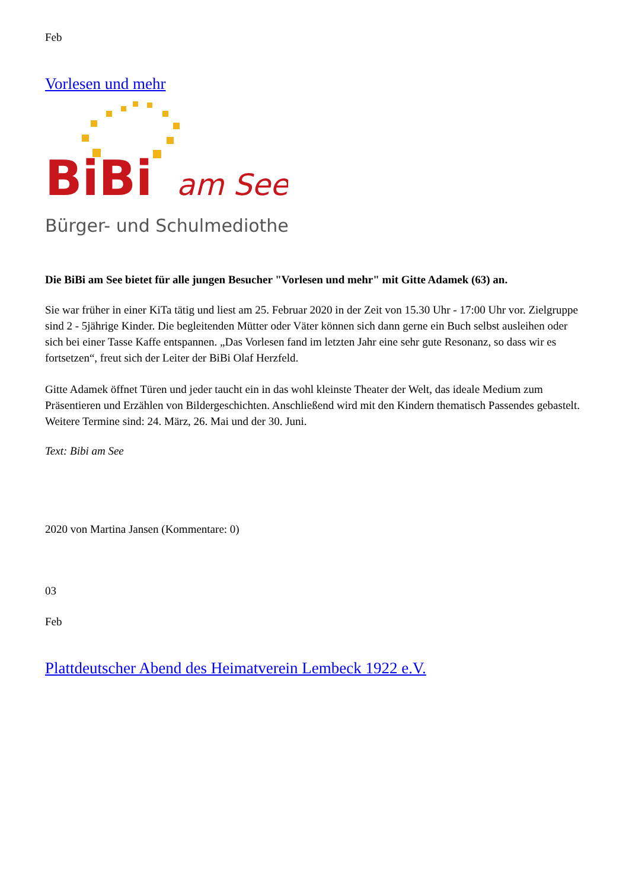Feb
Vorlesen und mehr
BiBi
am See
Bürger- und Schulmediothek
Die BiBi am See bietet für alle jungen Besucher "Vorlesen und mehr" mit Gitte Adamek (63) an.
Sie war früher in einer KiTa tätig und liest am 25. Februar 2020 in der Zeit von 15.30 Uhr - 17:00 Uhr vor. Zielgruppe sind 2 - 5jährige Kinder. Die begleitenden Mütter oder Väter können sich dann gerne ein Buch selbst ausleihen oder sich bei einer Tasse Kaffe entspannen. „Das Vorlesen fand im letzten Jahr eine sehr gute Resonanz, so dass wir es fortsetzen“, freut sich der Leiter der BiBi Olaf Herzfeld.
Gitte Adamek öffnet Türen und jeder taucht ein in das wohl kleinste Theater der Welt, das ideale Medium zum Präsentieren und Erzählen von Bildergeschichten. Anschließend wird mit den Kindern thematisch Passendes gebastelt. Weitere Termine sind: 24. März, 26. Mai und der 30. Juni.
Text: Bibi am See
2020 von Martina Jansen (Kommentare: 0)
03
Feb
Plattdeutscher Abend des Heimatverein Lembeck 1922 e.V.